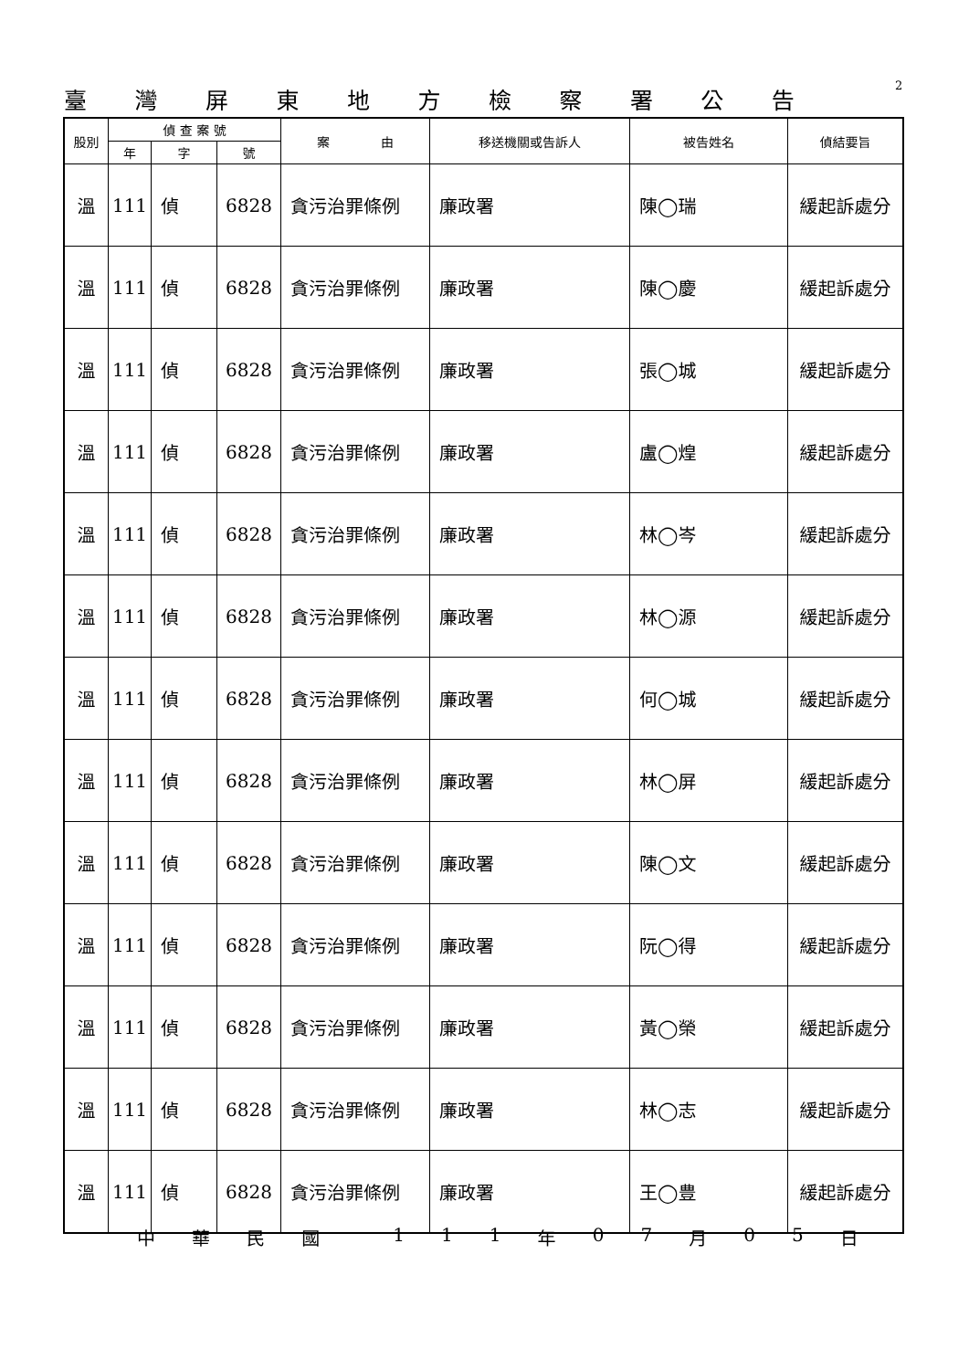2
臺灣屏東地方檢察署公告
| 股別 | 偵 查 案 號 | | | 案 由 | 移送機關或告訴人 | 被告姓名 | 偵結要旨 |
| --- | --- | --- | --- | --- | --- | --- | --- |
| | 年 | 字 | 號 | | | | |
| 溫 | 111 | 偵 | 6828 | 貪污治罪條例 | 廉政署 | 陳◯瑞 | 緩起訴處分 |
| 溫 | 111 | 偵 | 6828 | 貪污治罪條例 | 廉政署 | 陳◯慶 | 緩起訴處分 |
| 溫 | 111 | 偵 | 6828 | 貪污治罪條例 | 廉政署 | 張◯城 | 緩起訴處分 |
| 溫 | 111 | 偵 | 6828 | 貪污治罪條例 | 廉政署 | 盧◯煌 | 緩起訴處分 |
| 溫 | 111 | 偵 | 6828 | 貪污治罪條例 | 廉政署 | 林◯岑 | 緩起訴處分 |
| 溫 | 111 | 偵 | 6828 | 貪污治罪條例 | 廉政署 | 林◯源 | 緩起訴處分 |
| 溫 | 111 | 偵 | 6828 | 貪污治罪條例 | 廉政署 | 何◯城 | 緩起訴處分 |
| 溫 | 111 | 偵 | 6828 | 貪污治罪條例 | 廉政署 | 林◯屏 | 緩起訴處分 |
| 溫 | 111 | 偵 | 6828 | 貪污治罪條例 | 廉政署 | 陳◯文 | 緩起訴處分 |
| 溫 | 111 | 偵 | 6828 | 貪污治罪條例 | 廉政署 | 阮◯得 | 緩起訴處分 |
| 溫 | 111 | 偵 | 6828 | 貪污治罪條例 | 廉政署 | 黃◯榮 | 緩起訴處分 |
| 溫 | 111 | 偵 | 6828 | 貪污治罪條例 | 廉政署 | 林◯志 | 緩起訴處分 |
| 溫 | 111 | 偵 | 6828 | 貪污治罪條例 | 廉政署 | 王◯豊 | 緩起訴處分 |
中華民國 111 年 07 月 05 日